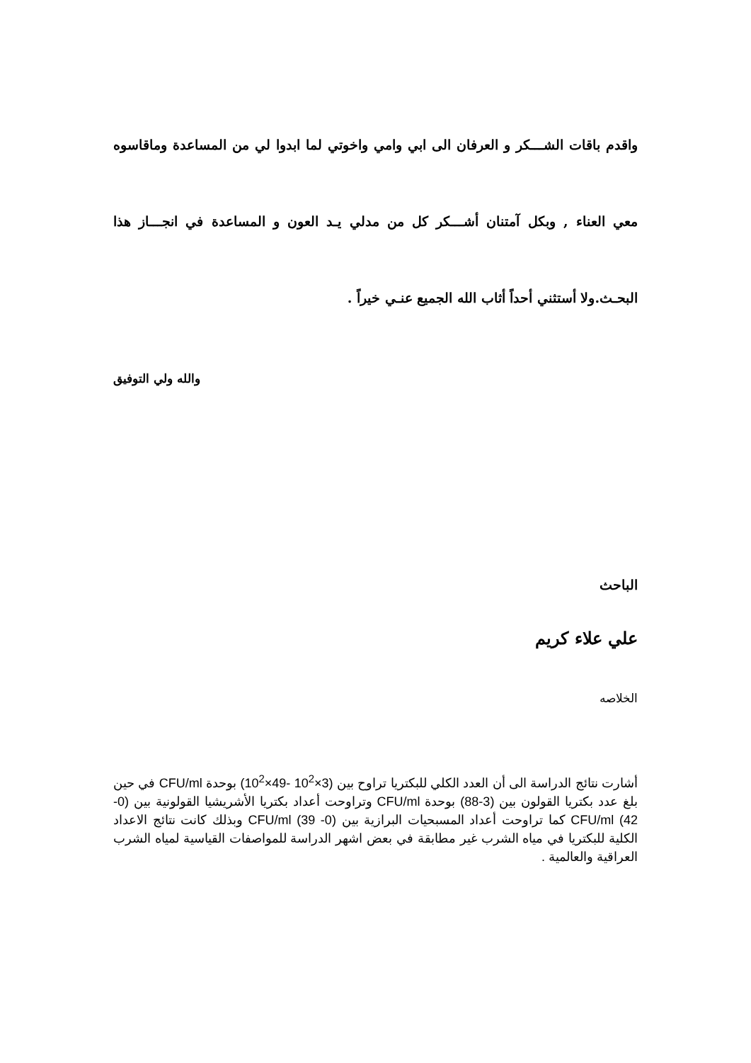واقدم باقات الشـــكر و العرفان الى ابي وامي واخوتي لما ابدوا لي من المساعدة وماقاسوه معي العناء , وبكل آمتنان أشـــكر كل من مدلي يـد العون و المساعدة في انجـــاز هذا البحـث.ولا أستثني أحداً أثاب الله الجميع عنـي خيراً .
والله ولي التوفيق
الباحث
علي علاء كريم
الخلاصه
أشارت نتائج الدراسة الى أن العدد الكلي للبكتريا تراوح بين (3×10<sup>2</sup> -49×10<sup>2</sup>) بوحدة CFU/ml في حين بلغ عدد بكتريا القولون بين (3-88) بوحدة CFU/ml وتراوحت أعداد بكتريا الأشريشيا القولونية بين (0- 42) CFU/ml كما تراوحت أعداد المسبحيات البرازية بين (0- 39) CFU/ml وبذلك كانت نتائج الاعداد الكلية للبكتريا في مياه الشرب غير مطابقة في بعض اشهر الدراسة للمواصفات القياسية لمياه الشرب العراقية والعالمية .